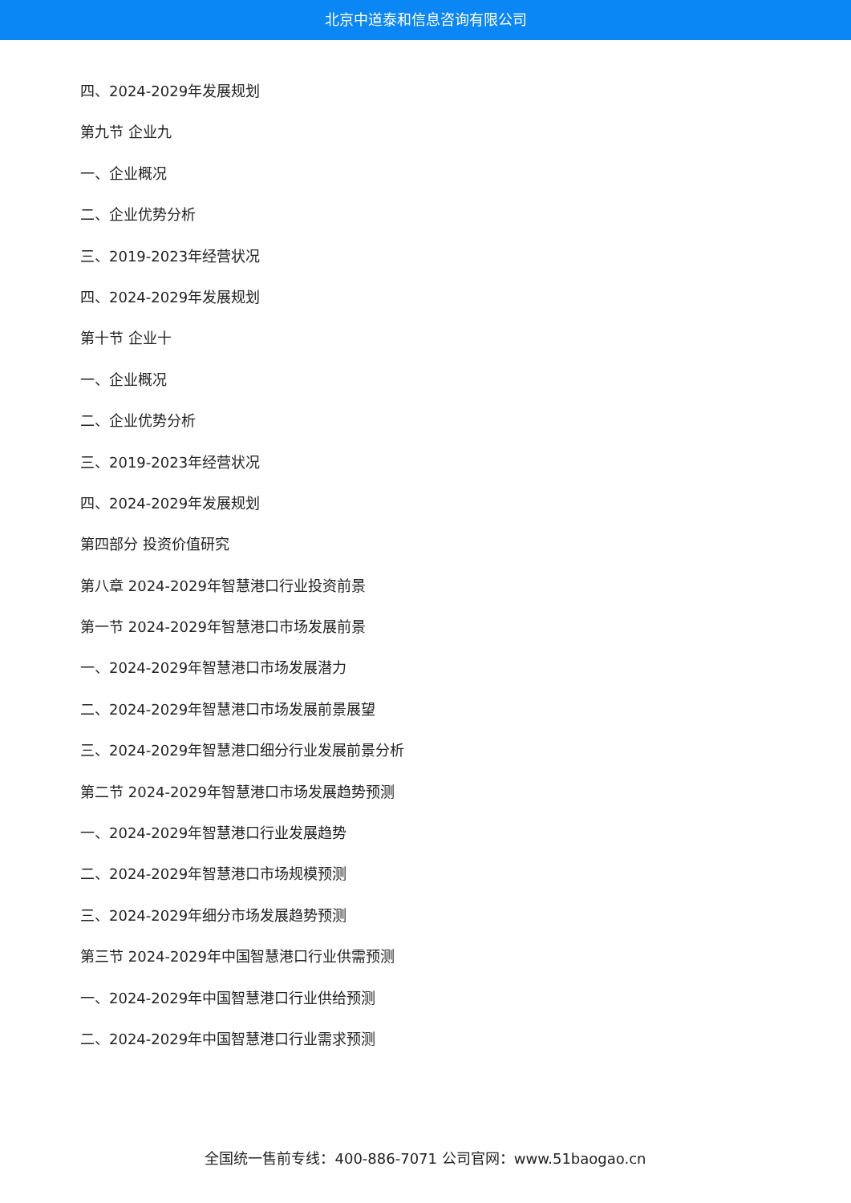北京中道泰和信息咨询有限公司
四、2024-2029年发展规划
第九节 企业九
一、企业概况
二、企业优势分析
三、2019-2023年经营状况
四、2024-2029年发展规划
第十节 企业十
一、企业概况
二、企业优势分析
三、2019-2023年经营状况
四、2024-2029年发展规划
第四部分 投资价值研究
第八章 2024-2029年智慧港口行业投资前景
第一节 2024-2029年智慧港口市场发展前景
一、2024-2029年智慧港口市场发展潜力
二、2024-2029年智慧港口市场发展前景展望
三、2024-2029年智慧港口细分行业发展前景分析
第二节 2024-2029年智慧港口市场发展趋势预测
一、2024-2029年智慧港口行业发展趋势
二、2024-2029年智慧港口市场规模预测
三、2024-2029年细分市场发展趋势预测
第三节 2024-2029年中国智慧港口行业供需预测
一、2024-2029年中国智慧港口行业供给预测
二、2024-2029年中国智慧港口行业需求预测
全国统一售前专线：400-886-7071 公司官网：www.51baogao.cn